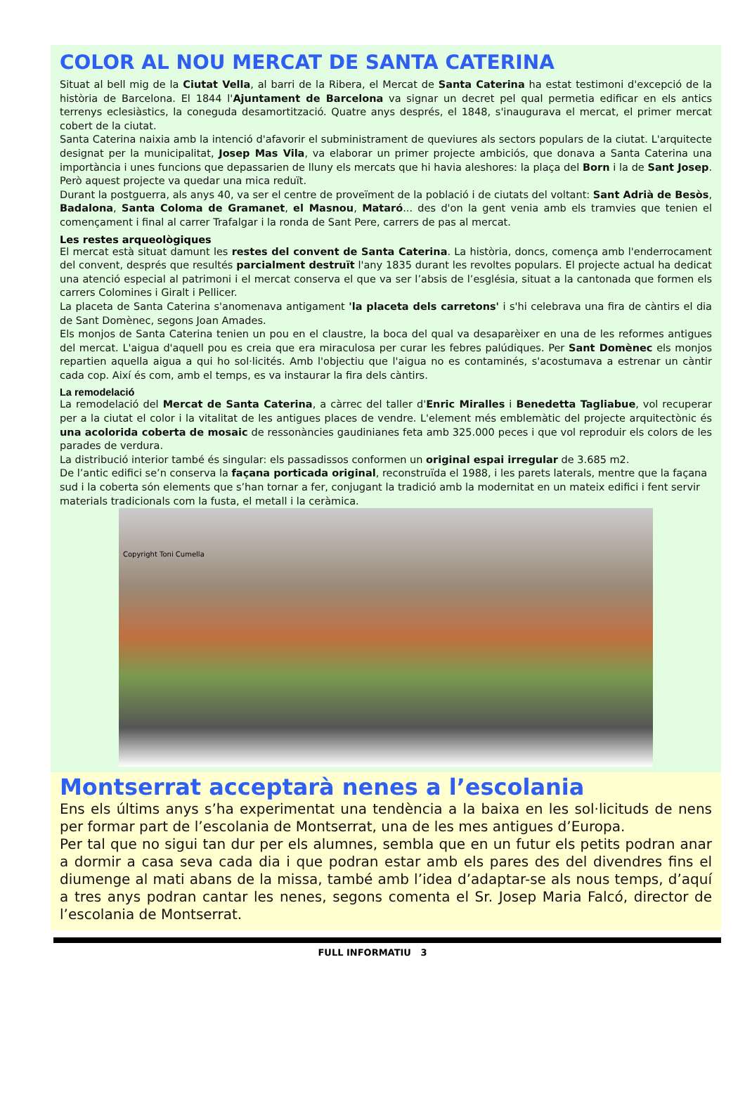COLOR AL NOU MERCAT DE SANTA CATERINA
Situat al bell mig de la Ciutat Vella, al barri de la Ribera, el Mercat de Santa Caterina ha estat testimoni d'excepció de la història de Barcelona. El 1844 l'Ajuntament de Barcelona va signar un decret pel qual permetia edificar en els antics terrenys eclesiàstics, la coneguda desamortització. Quatre anys després, el 1848, s'inaugurava el mercat, el primer mercat cobert de la ciutat.
Santa Caterina naixia amb la intenció d'afavorir el subministrament de queviures als sectors populars de la ciutat. L'arquitecte designat per la municipalitat, Josep Mas Vila, va elaborar un primer projecte ambiciós, que donava a Santa Caterina una importància i unes funcions que depassarien de lluny els mercats que hi havia aleshores: la plaça del Born i la de Sant Josep. Però aquest projecte va quedar una mica reduït.
Durant la postguerra, als anys 40, va ser el centre de proveïment de la població i de ciutats del voltant: Sant Adrià de Besòs, Badalona, Santa Coloma de Gramanet, el Masnou, Mataró... des d'on la gent venia amb els tramvies que tenien el començament i final al carrer Trafalgar i la ronda de Sant Pere, carrers de pas al mercat.
Les restes arqueològiques
El mercat està situat damunt les restes del convent de Santa Caterina. La història, doncs, comença amb l'enderrocament del convent, després que resultés parcialment destruït l'any 1835 durant les revoltes populars. El projecte actual ha dedicat una atenció especial al patrimoni i el mercat conserva el que va ser l’absis de l’església, situat a la cantonada que formen els carrers Colomines i Giralt i Pellicer.
La placeta de Santa Caterina s'anomenava antigament 'la placeta dels carretons' i s'hi celebrava una fira de càntirs el dia de Sant Domènec, segons Joan Amades.
Els monjos de Santa Caterina tenien un pou en el claustre, la boca del qual va desaparèixer en una de les reformes antigues del mercat. L'aigua d'aquell pou es creia que era miraculosa per curar les febres palúdiques. Per Sant Domènec els monjos repartien aquella aigua a qui ho sol·licités. Amb l'objectiu que l'aigua no es contaminés, s'acostumava a estrenar un càntir cada cop. Així és com, amb el temps, es va instaurar la fira dels càntirs.
La remodelació
La remodelació del Mercat de Santa Caterina, a càrrec del taller d'Enric Miralles i Benedetta Tagliabue, vol recuperar per a la ciutat el color i la vitalitat de les antigues places de vendre. L'element més emblemàtic del projecte arquitectònic és una acolorida coberta de mosaic de ressonàncies gaudinianes feta amb 325.000 peces i que vol reproduir els colors de les parades de verdura.
La distribució interior també és singular: els passadissos conformen un original espai irregular de 3.685 m2.
De l’antic edifici se’n conserva la façana porticada original, reconstruïda el 1988, i les parets laterals, mentre que la façana sud i la coberta són elements que s’han tornar a fer, conjugant la tradició amb la modernitat en un mateix edifici i fent servir materials tradicionals com la fusta, el metall i la ceràmica.
Copyright Toni Cumella
Montserrat acceptarà nenes a l’escolania
Ens els últims anys s’ha experimentat una tendència a la baixa en les sol·licituds de nens per formar part de l’escolania de Montserrat, una de les mes antigues d’Europa.
Per tal que no sigui tan dur per els alumnes, sembla que en un futur els petits podran anar a dormir a casa seva cada dia i que podran estar amb els pares des del divendres fins el diumenge al mati abans de la missa, també amb l’idea d’adaptar-se als nous temps, d’aquí a tres anys podran cantar les nenes, segons comenta el Sr. Josep Maria Falcó, director de l’escolania de Montserrat.
FULL INFORMATIU 3